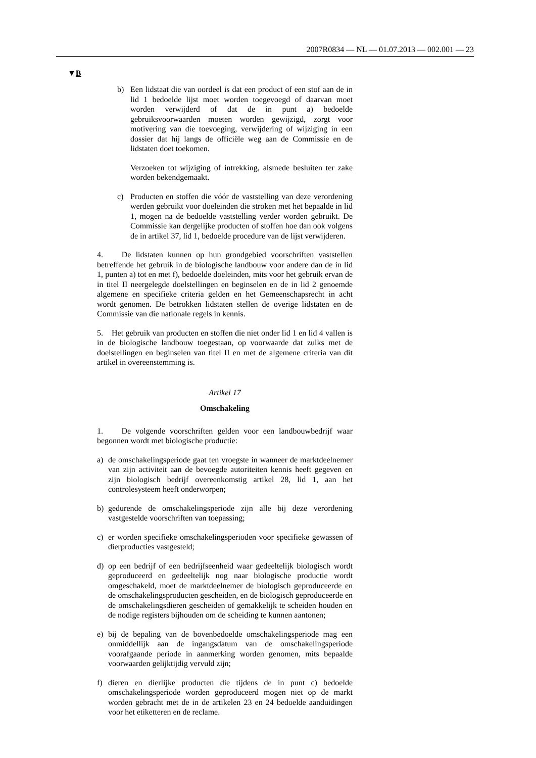2007R0834 — NL — 01.07.2013 — 002.001 — 23
▼B
b) Een lidstaat die van oordeel is dat een product of een stof aan de in lid 1 bedoelde lijst moet worden toegevoegd of daarvan moet worden verwijderd of dat de in punt a) bedoelde gebruiksvoorwaarden moeten worden gewijzigd, zorgt voor motivering van die toevoeging, verwijdering of wijziging in een dossier dat hij langs de officiële weg aan de Commissie en de lidstaten doet toekomen.
Verzoeken tot wijziging of intrekking, alsmede besluiten ter zake worden bekendgemaakt.
c) Producten en stoffen die vóór de vaststelling van deze verordening werden gebruikt voor doeleinden die stroken met het bepaalde in lid 1, mogen na de bedoelde vaststelling verder worden gebruikt. De Commissie kan dergelijke producten of stoffen hoe dan ook volgens de in artikel 37, lid 1, bedoelde procedure van de lijst verwijderen.
4. De lidstaten kunnen op hun grondgebied voorschriften vaststellen betreffende het gebruik in de biologische landbouw voor andere dan de in lid 1, punten a) tot en met f), bedoelde doeleinden, mits voor het gebruik ervan de in titel II neergelegde doelstellingen en beginselen en de in lid 2 genoemde algemene en specifieke criteria gelden en het Gemeenschapsrecht in acht wordt genomen. De betrokken lidstaten stellen de overige lidstaten en de Commissie van die nationale regels in kennis.
5. Het gebruik van producten en stoffen die niet onder lid 1 en lid 4 vallen is in de biologische landbouw toegestaan, op voorwaarde dat zulks met de doelstellingen en beginselen van titel II en met de algemene criteria van dit artikel in overeenstemming is.
Artikel 17
Omschakeling
1. De volgende voorschriften gelden voor een landbouwbedrijf waar begonnen wordt met biologische productie:
a) de omschakelingsperiode gaat ten vroegste in wanneer de marktdeelnemer van zijn activiteit aan de bevoegde autoriteiten kennis heeft gegeven en zijn biologisch bedrijf overeenkomstig artikel 28, lid 1, aan het controlesysteem heeft onderworpen;
b) gedurende de omschakelingsperiode zijn alle bij deze verordening vastgestelde voorschriften van toepassing;
c) er worden specifieke omschakelingsperioden voor specifieke gewassen of dierproducties vastgesteld;
d) op een bedrijf of een bedrijfseenheid waar gedeeltelijk biologisch wordt geproduceerd en gedeeltelijk nog naar biologische productie wordt omgeschakeld, moet de marktdeelnemer de biologisch geproduceerde en de omschakelingsproducten gescheiden, en de biologisch geproduceerde en de omschakelingsdieren gescheiden of gemakkelijk te scheiden houden en de nodige registers bijhouden om de scheiding te kunnen aantonen;
e) bij de bepaling van de bovenbedoelde omschakelingsperiode mag een onmiddellijk aan de ingangsdatum van de omschakelingsperiode voorafgaande periode in aanmerking worden genomen, mits bepaalde voorwaarden gelijktijdig vervuld zijn;
f) dieren en dierlijke producten die tijdens de in punt c) bedoelde omschakelingsperiode worden geproduceerd mogen niet op de markt worden gebracht met de in de artikelen 23 en 24 bedoelde aanduidingen voor het etiketteren en de reclame.